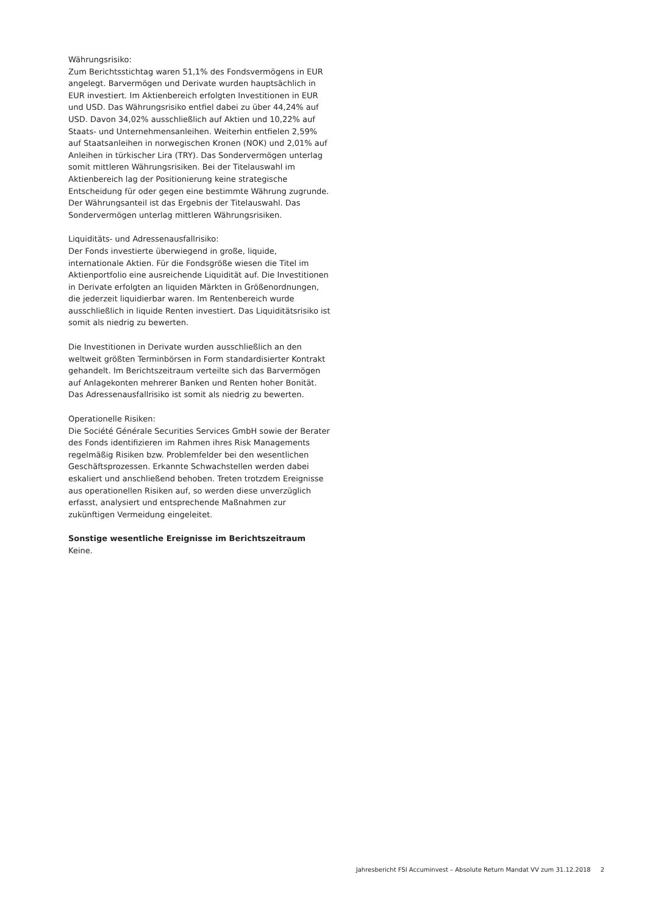Währungsrisiko:
Zum Berichtsstichtag waren 51,1% des Fondsvermögens in EUR angelegt. Barvermögen und Derivate wurden hauptsächlich in EUR investiert. Im Aktienbereich erfolgten Investitionen in EUR und USD. Das Währungsrisiko entfiel dabei zu über 44,24% auf USD. Davon 34,02% ausschließlich auf Aktien und 10,22% auf Staats- und Unternehmensanleihen. Weiterhin entfielen 2,59% auf Staatsanleihen in norwegischen Kronen (NOK) und 2,01% auf Anleihen in türkischer Lira (TRY). Das Sondervermögen unterlag somit mittleren Währungsrisiken. Bei der Titelauswahl im Aktienbereich lag der Positionierung keine strategische Entscheidung für oder gegen eine bestimmte Währung zugrunde. Der Währungsanteil ist das Ergebnis der Titelauswahl. Das Sondervermögen unterlag mittleren Währungsrisiken.
Liquiditäts- und Adressenausfallrisiko:
Der Fonds investierte überwiegend in große, liquide, internationale Aktien. Für die Fondsgröße wiesen die Titel im Aktienportfolio eine ausreichende Liquidität auf. Die Investitionen in Derivate erfolgten an liquiden Märkten in Größenordnungen, die jederzeit liquidierbar waren. Im Rentenbereich wurde ausschließlich in liquide Renten investiert. Das Liquiditätsrisiko ist somit als niedrig zu bewerten.
Die Investitionen in Derivate wurden ausschließlich an den weltweit größten Terminbörsen in Form standardisierter Kontrakt gehandelt. Im Berichtszeitraum verteilte sich das Barvermögen auf Anlagekonten mehrerer Banken und Renten hoher Bonität. Das Adressenausfallrisiko ist somit als niedrig zu bewerten.
Operationelle Risiken:
Die Société Générale Securities Services GmbH sowie der Berater des Fonds identifizieren im Rahmen ihres Risk Managements regelmäßig Risiken bzw. Problemfelder bei den wesentlichen Geschäftsprozessen. Erkannte Schwachstellen werden dabei eskaliert und anschließend behoben. Treten trotzdem Ereignisse aus operationellen Risiken auf, so werden diese unverzüglich erfasst, analysiert und entsprechende Maßnahmen zur zukünftigen Vermeidung eingeleitet.
Sonstige wesentliche Ereignisse im Berichtszeitraum
Keine.
Jahresbericht FSI Accuminvest – Absolute Return Mandat VV zum 31.12.2018 2